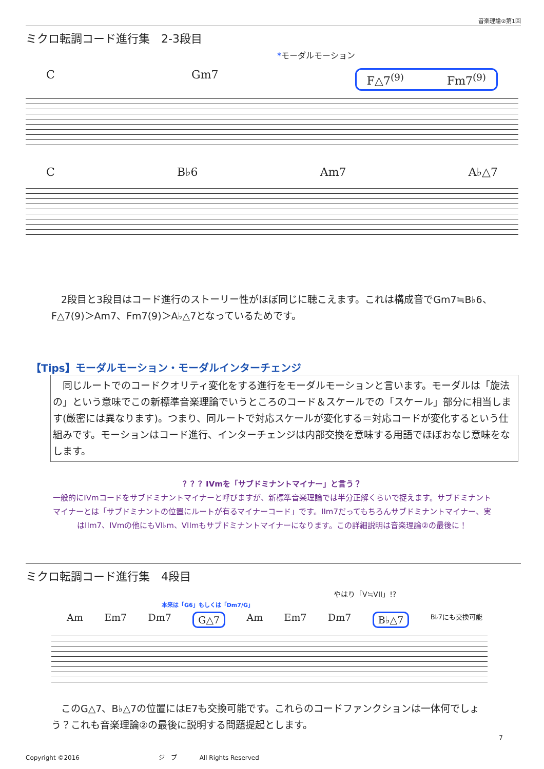音楽理論②第1回
ミクロ転調コード進行集　2-3段目
*モーダルモーション
C Gm7 F△7<sup>(9)</sup> Fm7<sup>(9)</sup>
C B♭6 Am7 A♭△7
2段目と3段目はコード進行のストーリー性がほぼ同じに聴こえます。これは構成音でGm7≒B♭6、F△7(9)＞Am7、Fm7(9)＞A♭△7となっているためです。
【Tips】モーダルモーション・モーダルインターチェンジ
　同じルートでのコードクオリティ変化をする進行をモーダルモーションと言います。モーダルは「旋法の」という意味でこの新標準音楽理論でいうところのコード＆スケールでの「スケール」部分に相当します(厳密には異なります)。つまり、同ルートで対応スケールが変化する＝対応コードが変化するという仕組みです。モーションはコード進行、インターチェンジは内部交換を意味する用語でほぼおなじ意味をなします。
？？？IVmを「サブドミナントマイナー」と言う？
一般的にIVmコードをサブドミナントマイナーと呼びますが、新標準音楽理論では半分正解くらいで捉えます。サブドミナントマイナーとは「サブドミナントの位置にルートが有るマイナーコード」です。IIm7だってもちろんサブドミナントマイナー、実はIIm7、IVmの他にもVI♭m、VIImもサブドミナントマイナーになります。この詳細説明は音楽理論②の最後に！
ミクロ転調コード進行集　4段目
やはり「V≒VII」!?
本来は「G6」もしくは「Dm7/G」
Am Em7 Dm7 G△7 Am Em7 Dm7 B♭△7 B♭7にも交換可能
このG△7、B♭△7の位置にはE7も交換可能です。これらのコードファンクションは一体何でしょう？これも音楽理論②の最後に説明する問題提起とします。
7
Copyright ©2016 ジ　プ All Rights Reserved